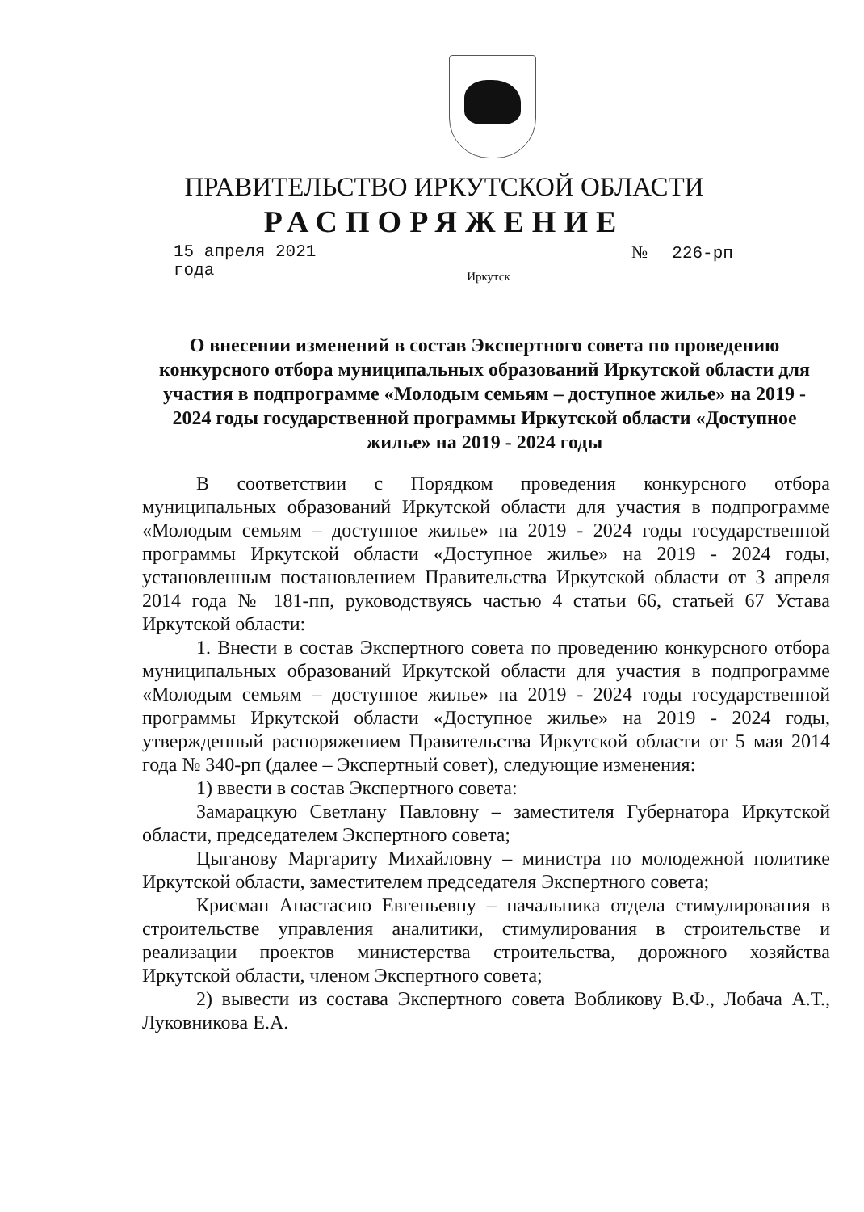ПРАВИТЕЛЬСТВО ИРКУТСКОЙ ОБЛАСТИ
РАСПОРЯЖЕНИЕ
15 апреля 2021 года
№ 226-рп
Иркутск
О внесении изменений в состав Экспертного совета по проведению конкурсного отбора муниципальных образований Иркутской области для участия в подпрограмме «Молодым семьям – доступное жилье» на 2019 - 2024 годы государственной программы Иркутской области «Доступное жилье» на 2019 - 2024 годы
В соответствии с Порядком проведения конкурсного отбора муниципальных образований Иркутской области для участия в подпрограмме «Молодым семьям – доступное жилье» на 2019 - 2024 годы государственной программы Иркутской области «Доступное жилье» на 2019 - 2024 годы, установленным постановлением Правительства Иркутской области от 3 апреля 2014 года № 181-пп, руководствуясь частью 4 статьи 66, статьей 67 Устава Иркутской области:
1. Внести в состав Экспертного совета по проведению конкурсного отбора муниципальных образований Иркутской области для участия в подпрограмме «Молодым семьям – доступное жилье» на 2019 - 2024 годы государственной программы Иркутской области «Доступное жилье» на 2019 - 2024 годы, утвержденный распоряжением Правительства Иркутской области от 5 мая 2014 года № 340-рп (далее – Экспертный совет), следующие изменения:
1) ввести в состав Экспертного совета:
Замарацкую Светлану Павловну – заместителя Губернатора Иркутской области, председателем Экспертного совета;
Цыганову Маргариту Михайловну – министра по молодежной политике Иркутской области, заместителем председателя Экспертного совета;
Крисман Анастасию Евгеньевну – начальника отдела стимулирования в строительстве управления аналитики, стимулирования в строительстве и реализации проектов министерства строительства, дорожного хозяйства Иркутской области, членом Экспертного совета;
2) вывести из состава Экспертного совета Вобликову В.Ф., Лобача А.Т., Луковникова Е.А.